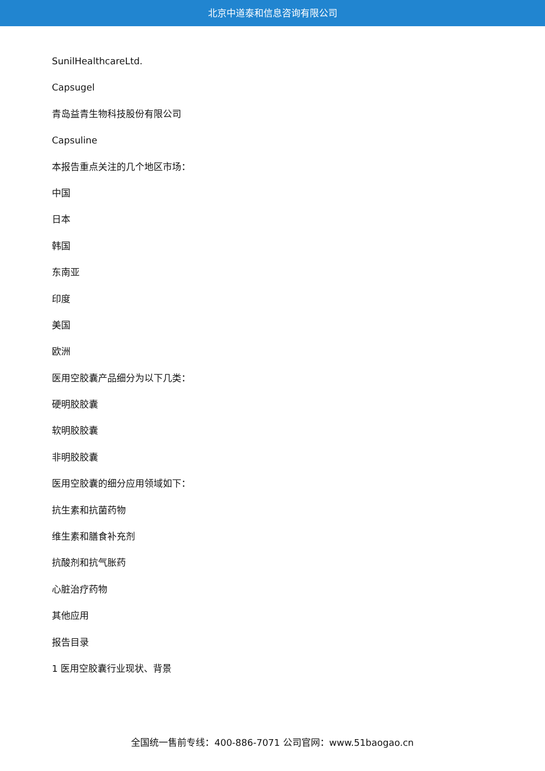北京中道泰和信息咨询有限公司
SunilHealthcareLtd.
Capsugel
青岛益青生物科技股份有限公司
Capsuline
本报告重点关注的几个地区市场：
中国
日本
韩国
东南亚
印度
美国
欧洲
医用空胶囊产品细分为以下几类：
硬明胶胶囊
软明胶胶囊
非明胶胶囊
医用空胶囊的细分应用领域如下：
抗生素和抗菌药物
维生素和膳食补充剂
抗酸剂和抗气胀药
心脏治疗药物
其他应用
报告目录
1 医用空胶囊行业现状、背景
全国统一售前专线：400-886-7071 公司官网：www.51baogao.cn